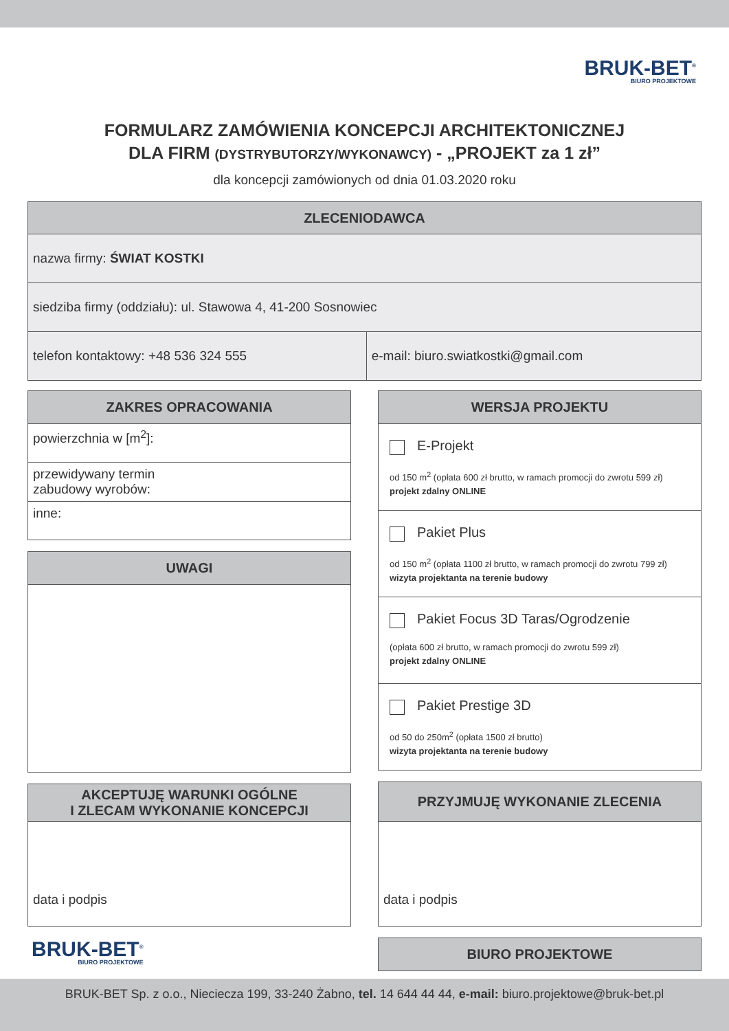BRUK-BET<sup>®</sup>
BIURO PROJEKTOWE
FORMULARZ ZAMÓWIENIA KONCEPCJI ARCHITEKTONICZNEJ
DLA FIRM (DYSTRYBUTORZY/WYKONAWCY) - „PROJEKT za 1 zł”
dla koncepcji zamówionych od dnia 01.03.2020 roku
| ZLECENIODAWCA | |
| --- | --- |
| nazwa firmy: ŚWIAT KOSTKI | |
| siedziba firmy (oddziału): ul. Stawowa 4, 41-200 Sosnowiec | |
| telefon kontaktowy: +48 536 324 555 | e-mail: biuro.swiatkostki@gmail.com |
ZAKRES OPRACOWANIA
powierzchnia w [m<sup>2</sup>]:
przewidywany termin
zabudowy wyrobów:
inne:
UWAGI
AKCEPTUJĘ WARUNKI OGÓLNE
I ZLECAM WYKONANIE KONCEPCJI
data i podpis
BRUK-BET<sup>®</sup> BIURO PROJEKTOWE
WERSJA PROJEKTU
E-Projekt
od 150 m<sup>2</sup> (opłata 600 zł brutto, w ramach promocji do zwrotu 599 zł)
projekt zdalny ONLINE
Pakiet Plus
od 150 m<sup>2</sup> (opłata 1100 zł brutto, w ramach promocji do zwrotu 799 zł)
wizyta projektanta na terenie budowy
Pakiet Focus 3D Taras/Ogrodzenie
(opłata 600 zł brutto, w ramach promocji do zwrotu 599 zł)
projekt zdalny ONLINE
Pakiet Prestige 3D
od 50 do 250m<sup>2</sup> (opłata 1500 zł brutto)
wizyta projektanta na terenie budowy
PRZYJMUJĘ WYKONANIE ZLECENIA
data i podpis
BIURO PROJEKTOWE
BRUK-BET Sp. z o.o., Nieciecza 199, 33-240 Żabno, tel. 14 644 44 44, e-mail: biuro.projektowe@bruk-bet.pl